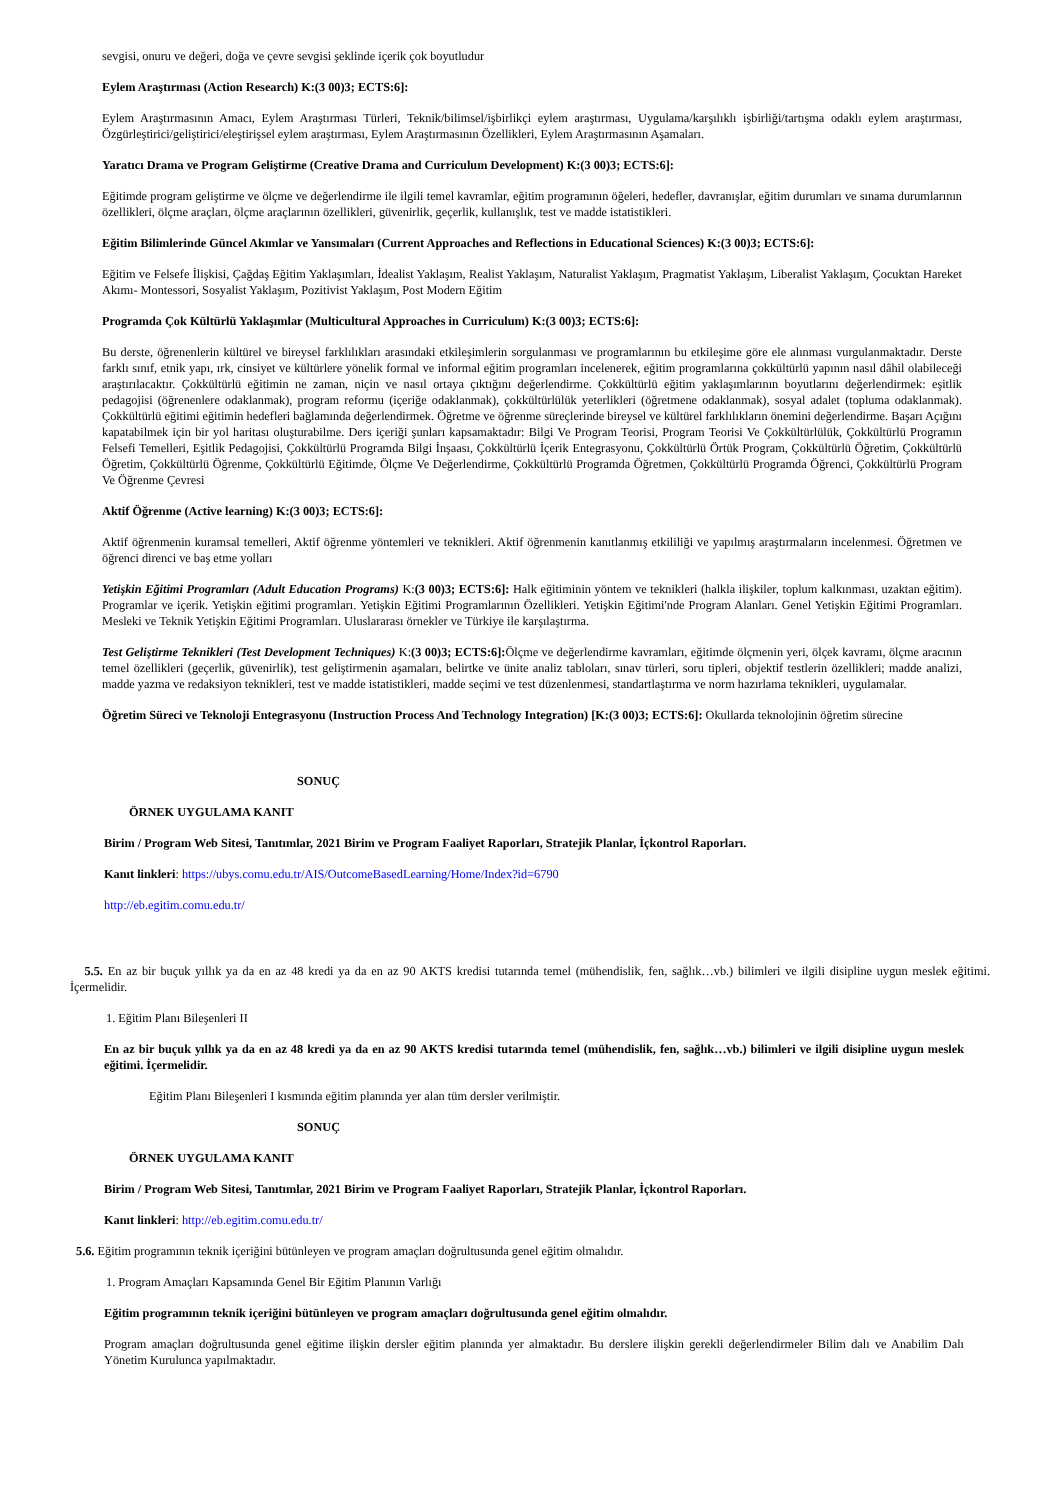sevgisi, onuru ve değeri, doğa ve çevre sevgisi şeklinde içerik çok boyutludur
Eylem Araştırması (Action Research) K:(3 00)3; ECTS:6]:
Eylem Araştırmasının Amacı, Eylem Araştırması Türleri, Teknik/bilimsel/işbirlikçi eylem araştırması, Uygulama/karşılıklı işbirliği/tartışma odaklı eylem araştırması, Özgürleştirici/geliştirici/eleştirişsel eylem araştırması, Eylem Araştırmasının Özellikleri, Eylem Araştırmasının Aşamaları.
Yaratıcı Drama ve Program Geliştirme (Creative Drama and Curriculum Development) K:(3 00)3; ECTS:6]:
Eğitimde program geliştirme ve ölçme ve değerlendirme ile ilgili temel kavramlar, eğitim programının öğeleri, hedefler, davranışlar, eğitim durumları ve sınama durumlarının özellikleri, ölçme araçları, ölçme araçlarının özellikleri, güvenirlik, geçerlik, kullanışlık, test ve madde istatistikleri.
Eğitim Bilimlerinde Güncel Akımlar ve Yansımaları (Current Approaches and Reflections in Educational Sciences) K:(3 00)3; ECTS:6]:
Eğitim ve Felsefe İlişkisi, Çağdaş Eğitim Yaklaşımları, İdealist Yaklaşım, Realist Yaklaşım, Naturalist Yaklaşım, Pragmatist Yaklaşım, Liberalist Yaklaşım, Çocuktan Hareket Akımı- Montessori, Sosyalist Yaklaşım, Pozitivist Yaklaşım, Post Modern Eğitim
Programda Çok Kültürlü Yaklaşımlar (Multicultural Approaches in Curriculum) K:(3 00)3; ECTS:6]:
Bu derste, öğrenenlerin kültürel ve bireysel farklılıkları arasındaki etkileşimlerin sorgulanması ve programlarının bu etkileşime göre ele alınması vurgulanmaktadır. Derste farklı sınıf, etnik yapı, ırk, cinsiyet ve kültürlere yönelik formal ve informal eğitim programları incelenerek, eğitim programlarına çokkültürlü yapının nasıl dâhil olabileceği araştırılacaktır. Çokkültürlü eğitimin ne zaman, niçin ve nasıl ortaya çıktığını değerlendirme. Çokkültürlü eğitim yaklaşımlarının boyutlarını değerlendirmek: eşitlik pedagojisi (öğrenenlere odaklanmak), program reformu (içeriğe odaklanmak), çokkültürlülük yeterlikleri (öğretmene odaklanmak), sosyal adalet (topluma odaklanmak). Çokkültürlü eğitimi eğitimin hedefleri bağlamında değerlendirmek. Öğretme ve öğrenme süreçlerinde bireysel ve kültürel farklılıkların önemini değerlendirme. Başarı Açığını kapatabilmek için bir yol haritası oluşturabilme. Ders içeriği şunları kapsamaktadır: Bilgi Ve Program Teorisi, Program Teorisi Ve Çokkültürlülük, Çokkültürlü Programın Felsefi Temelleri, Eşitlik Pedagojisi, Çokkültürlü Programda Bilgi İnşaası, Çokkültürlü İçerik Entegrasyonu, Çokkültürlü Örtük Program, Çokkültürlü Öğretim, Çokkültürlü Öğretim, Çokkültürlü Öğrenme, Çokkültürlü Eğitimde, Ölçme Ve Değerlendirme, Çokkültürlü Programda Öğretmen, Çokkültürlü Programda Öğrenci, Çokkültürlü Program Ve Öğrenme Çevresi
Aktif Öğrenme (Active learning) K:(3 00)3; ECTS:6]:
Aktif öğrenmenin kuramsal temelleri, Aktif öğrenme yöntemleri ve teknikleri. Aktif öğrenmenin kanıtlanmış etkililiği ve yapılmış araştırmaların incelenmesi. Öğretmen ve öğrenci direnci ve baş etme yolları
Yetişkin Eğitimi Programları (Adult Education Programs) K:(3 00)3; ECTS:6]: Halk eğitiminin yöntem ve teknikleri (halkla ilişkiler, toplum kalkınması, uzaktan eğitim). Programlar ve içerik. Yetişkin eğitimi programları. Yetişkin Eğitimi Programlarının Özellikleri. Yetişkin Eğitimi'nde Program Alanları. Genel Yetişkin Eğitimi Programları. Mesleki ve Teknik Yetişkin Eğitimi Programları. Uluslararası örnekler ve Türkiye ile karşılaştırma.
Test Geliştirme Teknikleri (Test Development Techniques) K:(3 00)3; ECTS:6]: Ölçme ve değerlendirme kavramları, eğitimde ölçmenin yeri, ölçek kavramı, ölçme aracının temel özellikleri (geçerlik, güvenirlik), test geliştirmenin aşamaları, belirtke ve ünite analiz tabloları, sınav türleri, soru tipleri, objektif testlerin özellikleri; madde analizi, madde yazma ve redaksiyon teknikleri, test ve madde istatistikleri, madde seçimi ve test düzenlenmesi, standartlaştırma ve norm hazırlama teknikleri, uygulamalar.
Öğretim Süreci ve Teknoloji Entegrasyonu (Instruction Process And Technology Integration) [K:(3 00)3; ECTS:6]: Okullarda teknolojinin öğretim sürecine
SONUÇ
ÖRNEK UYGULAMA KANIT
Birim / Program Web Sitesi, Tanıtımlar, 2021 Birim ve Program Faaliyet Raporları, Stratejik Planlar, İçkontrol Raporları.
Kanıt linkleri: https://ubys.comu.edu.tr/AIS/OutcomeBasedLearning/Home/Index?id=6790
http://eb.egitim.comu.edu.tr/
5.5. En az bir buçuk yıllık ya da en az 48 kredi ya da en az 90 AKTS kredisi tutarında temel (mühendislik, fen, sağlık…vb.) bilimleri ve ilgili disipline uygun meslek eğitimi. İçermelidir.
1. Eğitim Planı Bileşenleri II
En az bir buçuk yıllık ya da en az 48 kredi ya da en az 90 AKTS kredisi tutarında temel (mühendislik, fen, sağlık…vb.) bilimleri ve ilgili disipline uygun meslek eğitimi. İçermelidir.
Eğitim Planı Bileşenleri I kısmında eğitim planında yer alan tüm dersler verilmiştir.
SONUÇ
ÖRNEK UYGULAMA KANIT
Birim / Program Web Sitesi, Tanıtımlar, 2021 Birim ve Program Faaliyet Raporları, Stratejik Planlar, İçkontrol Raporları.
Kanıt linkleri: http://eb.egitim.comu.edu.tr/
5.6. Eğitim programının teknik içeriğini bütünleyen ve program amaçları doğrultusunda genel eğitim olmalıdır.
1. Program Amaçları Kapsamında Genel Bir Eğitim Planının Varlığı
Eğitim programının teknik içeriğini bütünleyen ve program amaçları doğrultusunda genel eğitim olmalıdır.
Program amaçları doğrultusunda genel eğitime ilişkin dersler eğitim planında yer almaktadır. Bu derslere ilişkin gerekli değerlendirmeler Bilim dalı ve Anabilim Dalı Yönetim Kurulunca yapılmaktadır.